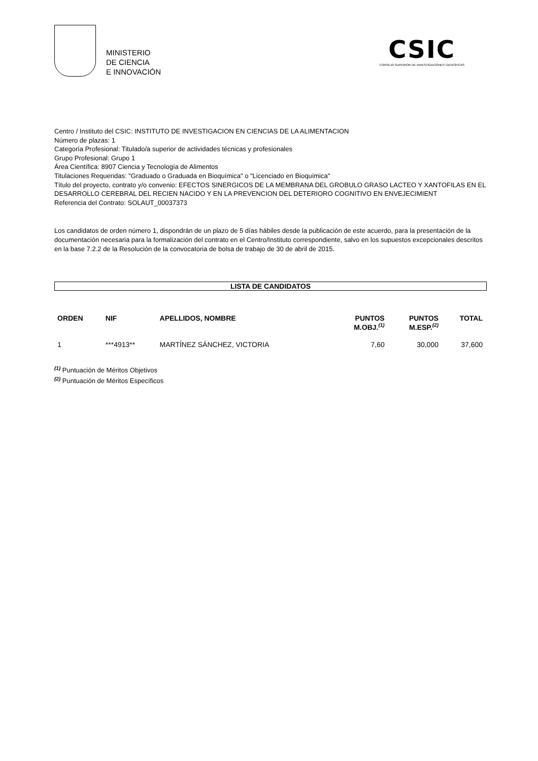MINISTERIO
DE CIENCIA
E INNOVACIÓN
CSIC
CONSEJO SUPERIOR DE INVESTIGACIONES CIENTÍFICAS
Centro / Instituto del CSIC: INSTITUTO DE INVESTIGACION EN CIENCIAS DE LA ALIMENTACION
Número de plazas: 1
Categoría Profesional: Titulado/a superior de actividades técnicas y profesionales
Grupo Profesional: Grupo 1
Área Científica: 8907 Ciencia y Tecnología de Alimentos
Titulaciones Requeridas: "Graduado o Graduada en Bioquímica" o "Licenciado en Bioquímica"
Título del proyecto, contrato y/o convenio: EFECTOS SINERGICOS DE LA MEMBRANA DEL GROBULO GRASO LACTEO Y XANTOFILAS EN EL DESARROLLO CEREBRAL DEL RECIEN NACIDO Y EN LA PREVENCION DEL DETERIORO COGNITIVO EN ENVEJECIMIENT
Referencia del Contrato: SOLAUT_00037373
Los candidatos de orden número 1, dispondrán de un plazo de 5 días hábiles desde la publicación de este acuerdo, para la presentación de la documentación necesaria para la formalización del contrato en el Centro/Instituto correspondiente, salvo en los supuestos excepcionales descritos en la base 7.2.2 de la Resolución de la convocatoria de bolsa de trabajo de 30 de abril de 2015.
LISTA DE CANDIDATOS
| ORDEN | NIF | APELLIDOS, NOMBRE | PUNTOS M.OBJ.<sup>(1)</sup> | PUNTOS M.ESP.<sup>(2)</sup> | TOTAL |
| --- | --- | --- | --- | --- | --- |
| 1 | ***4913** | MARTÍNEZ SÁNCHEZ, VICTORIA | 7,60 | 30,000 | 37,600 |
<sup>(1)</sup> Puntuación de Méritos Objetivos
<sup>(2)</sup> Puntuación de Méritos Específicos